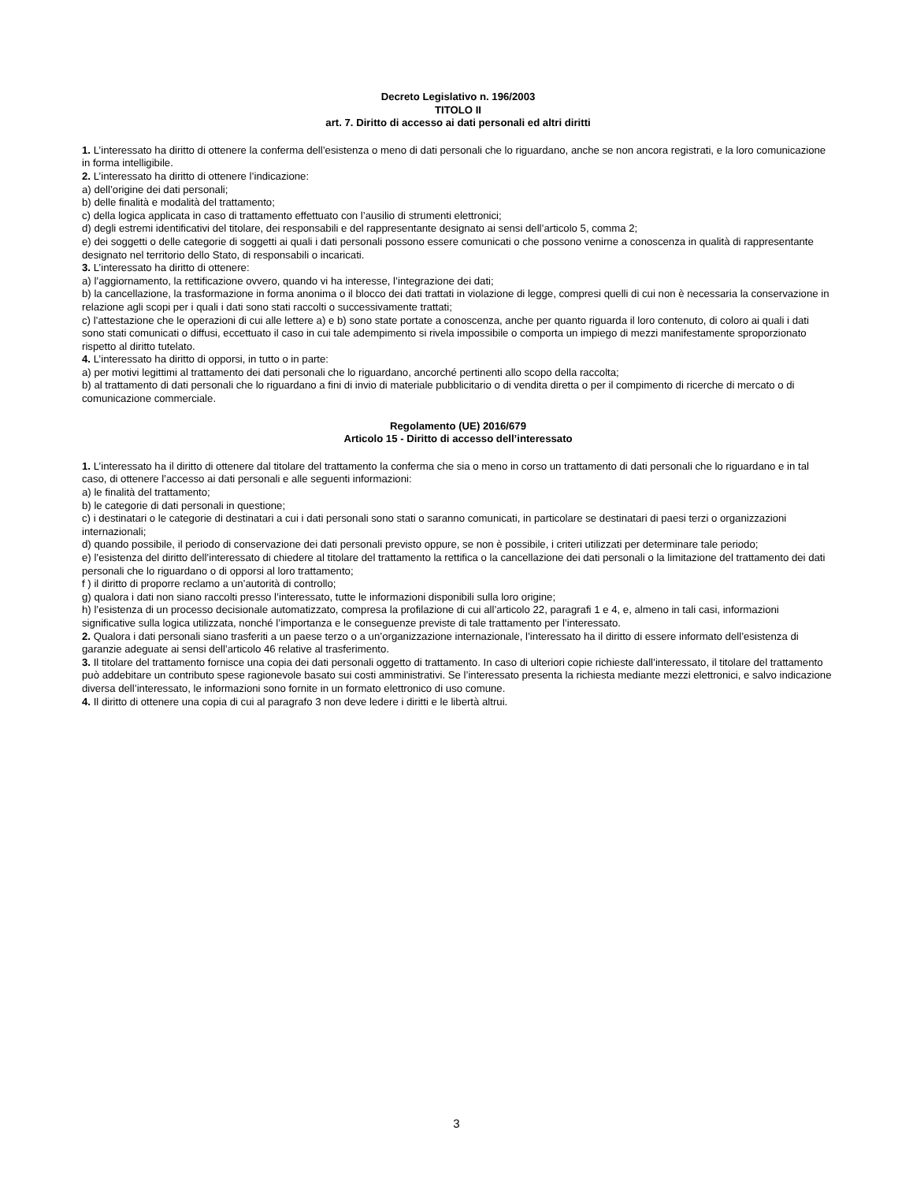Decreto Legislativo n. 196/2003
TITOLO II
art. 7. Diritto di accesso ai dati personali ed altri diritti
1. L’interessato ha diritto di ottenere la conferma dell’esistenza o meno di dati personali che lo riguardano, anche se non ancora registrati, e la loro comunicazione in forma intelligibile.
2. L’interessato ha diritto di ottenere l’indicazione:
a) dell’origine dei dati personali;
b) delle finalità e modalità del trattamento;
c) della logica applicata in caso di trattamento effettuato con l’ausilio di strumenti elettronici;
d) degli estremi identificativi del titolare, dei responsabili e del rappresentante designato ai sensi dell’articolo 5, comma 2;
e) dei soggetti o delle categorie di soggetti ai quali i dati personali possono essere comunicati o che possono venirne a conoscenza in qualità di rappresentante designato nel territorio dello Stato, di responsabili o incaricati.
3. L’interessato ha diritto di ottenere:
a) l’aggiornamento, la rettificazione ovvero, quando vi ha interesse, l’integrazione dei dati;
b) la cancellazione, la trasformazione in forma anonima o il blocco dei dati trattati in violazione di legge, compresi quelli di cui non è necessaria la conservazione in relazione agli scopi per i quali i dati sono stati raccolti o successivamente trattati;
c) l’attestazione che le operazioni di cui alle lettere a) e b) sono state portate a conoscenza, anche per quanto riguarda il loro contenuto, di coloro ai quali i dati sono stati comunicati o diffusi, eccettuato il caso in cui tale adempimento si rivela impossibile o comporta un impiego di mezzi manifestamente sproporzionato rispetto al diritto tutelato.
4. L’interessato ha diritto di opporsi, in tutto o in parte:
a) per motivi legittimi al trattamento dei dati personali che lo riguardano, ancorché pertinenti allo scopo della raccolta;
b) al trattamento di dati personali che lo riguardano a fini di invio di materiale pubblicitario o di vendita diretta o per il compimento di ricerche di mercato o di comunicazione commerciale.
Regolamento (UE) 2016/679
Articolo 15 - Diritto di accesso dell’interessato
1. L’interessato ha il diritto di ottenere dal titolare del trattamento la conferma che sia o meno in corso un trattamento di dati personali che lo riguardano e in tal caso, di ottenere l’accesso ai dati personali e alle seguenti informazioni:
a) le finalità del trattamento;
b) le categorie di dati personali in questione;
c) i destinatari o le categorie di destinatari a cui i dati personali sono stati o saranno comunicati, in particolare se destinatari di paesi terzi o organizzazioni internazionali;
d) quando possibile, il periodo di conservazione dei dati personali previsto oppure, se non è possibile, i criteri utilizzati per determinare tale periodo;
e) l’esistenza del diritto dell’interessato di chiedere al titolare del trattamento la rettifica o la cancellazione dei dati personali o la limitazione del trattamento dei dati personali che lo riguardano o di opporsi al loro trattamento;
f ) il diritto di proporre reclamo a un’autorità di controllo;
g) qualora i dati non siano raccolti presso l’interessato, tutte le informazioni disponibili sulla loro origine;
h) l’esistenza di un processo decisionale automatizzato, compresa la profilazione di cui all’articolo 22, paragrafi 1 e 4, e, almeno in tali casi, informazioni significative sulla logica utilizzata, nonché l’importanza e le conseguenze previste di tale trattamento per l’interessato.
2. Qualora i dati personali siano trasferiti a un paese terzo o a un’organizzazione internazionale, l’interessato ha il diritto di essere informato dell’esistenza di garanzie adeguate ai sensi dell’articolo 46 relative al trasferimento.
3. Il titolare del trattamento fornisce una copia dei dati personali oggetto di trattamento. In caso di ulteriori copie richieste dall’interessato, il titolare del trattamento può addebitare un contributo spese ragionevole basato sui costi amministrativi. Se l’interessato presenta la richiesta mediante mezzi elettronici, e salvo indicazione diversa dell’interessato, le informazioni sono fornite in un formato elettronico di uso comune.
4. Il diritto di ottenere una copia di cui al paragrafo 3 non deve ledere i diritti e le libertà altrui.
3